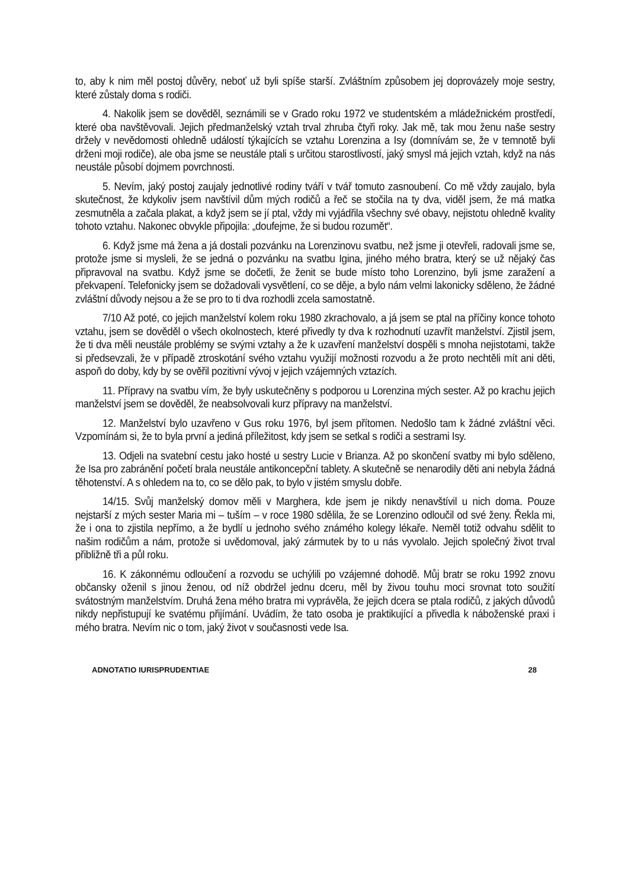to, aby k nim měl postoj důvěry, neboť už byli spíše starší. Zvláštním způsobem jej doprovázely moje sestry, které zůstaly doma s rodiči.
4. Nakolik jsem se dověděl, seznámili se v Grado roku 1972 ve studentském a mládežnickém prostředí, které oba navštěvovali. Jejich předmanželský vztah trval zhruba čtyři roky. Jak mě, tak mou ženu naše sestry držely v nevědomosti ohledně událostí týkajících se vztahu Lorenzina a Isy (domnívám se, že v temnotě byli drženi moji rodiče), ale oba jsme se neustále ptali s určitou starostlivostí, jaký smysl má jejich vztah, když na nás neustále působí dojmem povrchnosti.
5. Nevím, jaký postoj zaujaly jednotlivé rodiny tváří v tvář tomuto zasnoubení. Co mě vždy zaujalo, byla skutečnost, že kdykoliv jsem navštívil dům mých rodičů a řeč se stočila na ty dva, viděl jsem, že má matka zesmutněla a začala plakat, a když jsem se jí ptal, vždy mi vyjádřila všechny své obavy, nejistotu ohledně kvality tohoto vztahu. Nakonec obvykle připojila: „doufejme, že si budou rozumět“.
6. Když jsme má žena a já dostali pozvánku na Lorenzinovu svatbu, než jsme ji otevřeli, radovali jsme se, protože jsme si mysleli, že se jedná o pozvánku na svatbu Igina, jiného mého bratra, který se už nějaký čas připravoval na svatbu. Když jsme se dočetli, že ženit se bude místo toho Lorenzino, byli jsme zaražení a překvapení. Telefonicky jsem se dožadovali vysvětlení, co se děje, a bylo nám velmi lakonicky sděleno, že žádné zvláštní důvody nejsou a že se pro to ti dva rozhodli zcela samostatně.
7/10 Až poté, co jejich manželství kolem roku 1980 zkrachovalo, a já jsem se ptal na příčiny konce tohoto vztahu, jsem se dověděl o všech okolnostech, které přivedly ty dva k rozhodnutí uzavřít manželství. Zjistil jsem, že ti dva měli neustále problémy se svými vztahy a že k uzavření manželství dospěli s mnoha nejistotami, takže si předsevzali, že v případě ztroskotání svého vztahu využijí možnosti rozvodu a že proto nechtěli mít ani děti, aspoň do doby, kdy by se ověřil pozitivní vývoj v jejich vzájemných vztazích.
11. Přípravy na svatbu vím, že byly uskutečněny s podporou u Lorenzina mých sester. Až po krachu jejich manželství jsem se dověděl, že neabsolvovali kurz přípravy na manželství.
12. Manželství bylo uzavřeno v Gus roku 1976, byl jsem přítomen. Nedošlo tam k žádné zvláštní věci. Vzpomínám si, že to byla první a jediná příležitost, kdy jsem se setkal s rodiči a sestrami Isy.
13. Odjeli na svatební cestu jako hosté u sestry Lucie v Brianza. Až po skončení svatby mi bylo sděleno, že Isa pro zabránění početí brala neustále antikoncepční tablety. A skutečně se nenarodily děti ani nebyla žádná těhotenství. A s ohledem na to, co se dělo pak, to bylo v jistém smyslu dobře.
14/15. Svůj manželský domov měli v Marghera, kde jsem je nikdy nenavštívil u nich doma. Pouze nejstarší z mých sester Maria mi – tuším – v roce 1980 sdělila, že se Lorenzino odloučil od své ženy. Řekla mi, že i ona to zjistila nepřímo, a že bydlí u jednoho svého známého kolegy lékaře. Neměl totiž odvahu sdělit to našim rodičům a nám, protože si uvědomoval, jaký zármutek by to u nás vyvolalo. Jejich společný život trval přibližně tři a půl roku.
16. K zákonnému odloučení a rozvodu se uchýlili po vzájemné dohodě. Můj bratr se roku 1992 znovu občansky oženil s jinou ženou, od níž obdržel jednu dceru, měl by živou touhu moci srovnat toto soužití svátostným manželstvím. Druhá žena mého bratra mi vyprávěla, že jejich dcera se ptala rodičů, z jakých důvodů nikdy nepřistupují ke svatému přijímání. Uvádím, že tato osoba je praktikující a přivedla k náboženské praxi i mého bratra. Nevím nic o tom, jaký život v současnosti vede Isa.
ADNOTATIO IURISPRUDENTIAE 28